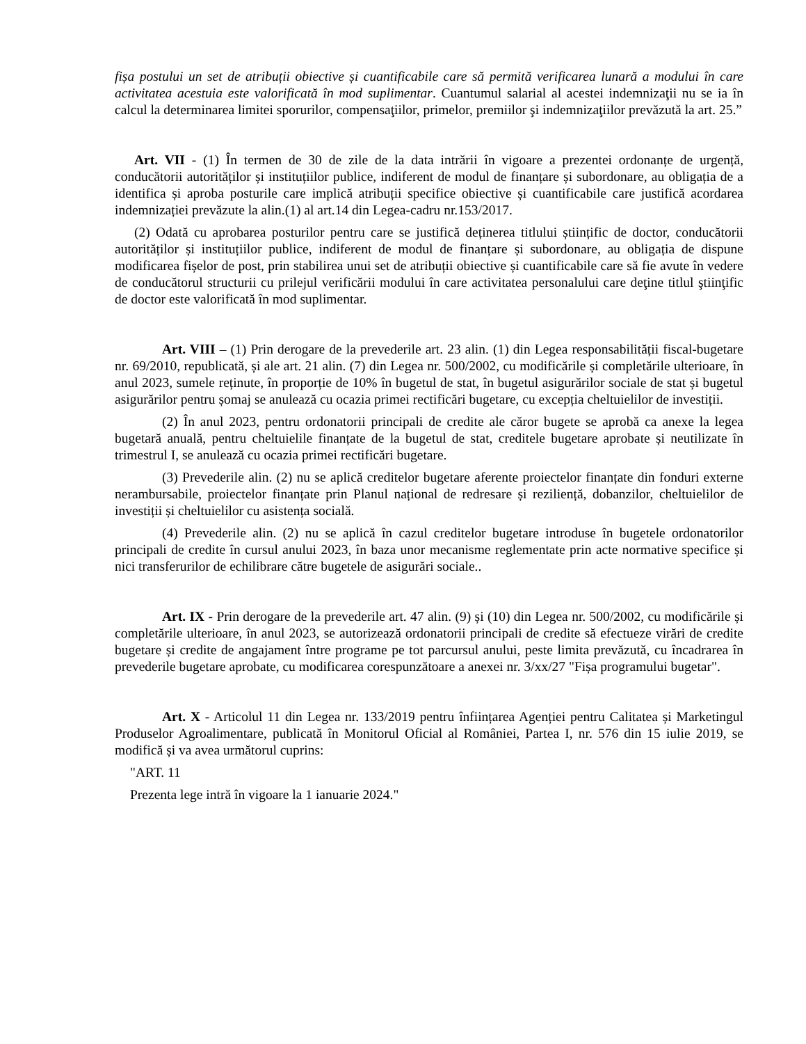fișa postului un set de atribuții obiective și cuantificabile care să permită verificarea lunară a modului în care activitatea acestuia este valorificată în mod suplimentar. Cuantumul salarial al acestei indemnizaţii nu se ia în calcul la determinarea limitei sporurilor, compensaţiilor, primelor, premiilor şi indemnizaţiilor prevăzută la art. 25.”
Art. VII - (1) În termen de 30 de zile de la data intrării în vigoare a prezentei ordonanțe de urgență, conducătorii autorităților și instituțiilor publice, indiferent de modul de finanțare și subordonare, au obligația de a identifica și aproba posturile care implică atribuții specifice obiective și cuantificabile care justifică acordarea indemnizației prevăzute la alin.(1) al art.14 din Legea-cadru nr.153/2017.
(2) Odată cu aprobarea posturilor pentru care se justifică deținerea titlului științific de doctor, conducătorii autorităților și instituțiilor publice, indiferent de modul de finanțare și subordonare, au obligația de dispune modificarea fișelor de post, prin stabilirea unui set de atribuții obiective și cuantificabile care să fie avute în vedere de conducătorul structurii cu prilejul verificării modului în care activitatea personalului care deţine titlul ştiinţific de doctor este valorificată în mod suplimentar.
Art. VIII – (1) Prin derogare de la prevederile art. 23 alin. (1) din Legea responsabilității fiscal-bugetare nr. 69/2010, republicată, și ale art. 21 alin. (7) din Legea nr. 500/2002, cu modificările și completările ulterioare, în anul 2023, sumele reținute, în proporție de 10% în bugetul de stat, în bugetul asigurărilor sociale de stat și bugetul asigurărilor pentru șomaj se anulează cu ocazia primei rectificări bugetare, cu excepția cheltuielilor de investiții.
(2) În anul 2023, pentru ordonatorii principali de credite ale căror bugete se aprobă ca anexe la legea bugetară anuală, pentru cheltuielile finanțate de la bugetul de stat, creditele bugetare aprobate și neutilizate în trimestrul I, se anulează cu ocazia primei rectificări bugetare.
(3) Prevederile alin. (2) nu se aplică creditelor bugetare aferente proiectelor finanțate din fonduri externe nerambursabile, proiectelor finanțate prin Planul național de redresare și reziliență, dobanzilor, cheltuielilor de investiții și cheltuielilor cu asistența socială.
(4) Prevederile alin. (2) nu se aplică în cazul creditelor bugetare introduse în bugetele ordonatorilor principali de credite în cursul anului 2023, în baza unor mecanisme reglementate prin acte normative specifice și nici transferurilor de echilibrare către bugetele de asigurări sociale..
Art. IX - Prin derogare de la prevederile art. 47 alin. (9) și (10) din Legea nr. 500/2002, cu modificările și completările ulterioare, în anul 2023, se autorizează ordonatorii principali de credite să efectueze virări de credite bugetare și credite de angajament între programe pe tot parcursul anului, peste limita prevăzută, cu încadrarea în prevederile bugetare aprobate, cu modificarea corespunzătoare a anexei nr. 3/xx/27 "Fișa programului bugetar".
Art. X - Articolul 11 din Legea nr. 133/2019 pentru înființarea Agenției pentru Calitatea și Marketingul Produselor Agroalimentare, publicată în Monitorul Oficial al României, Partea I, nr. 576 din 15 iulie 2019, se modifică și va avea următorul cuprins:
"ART. 11
Prezenta lege intră în vigoare la 1 ianuarie 2024."